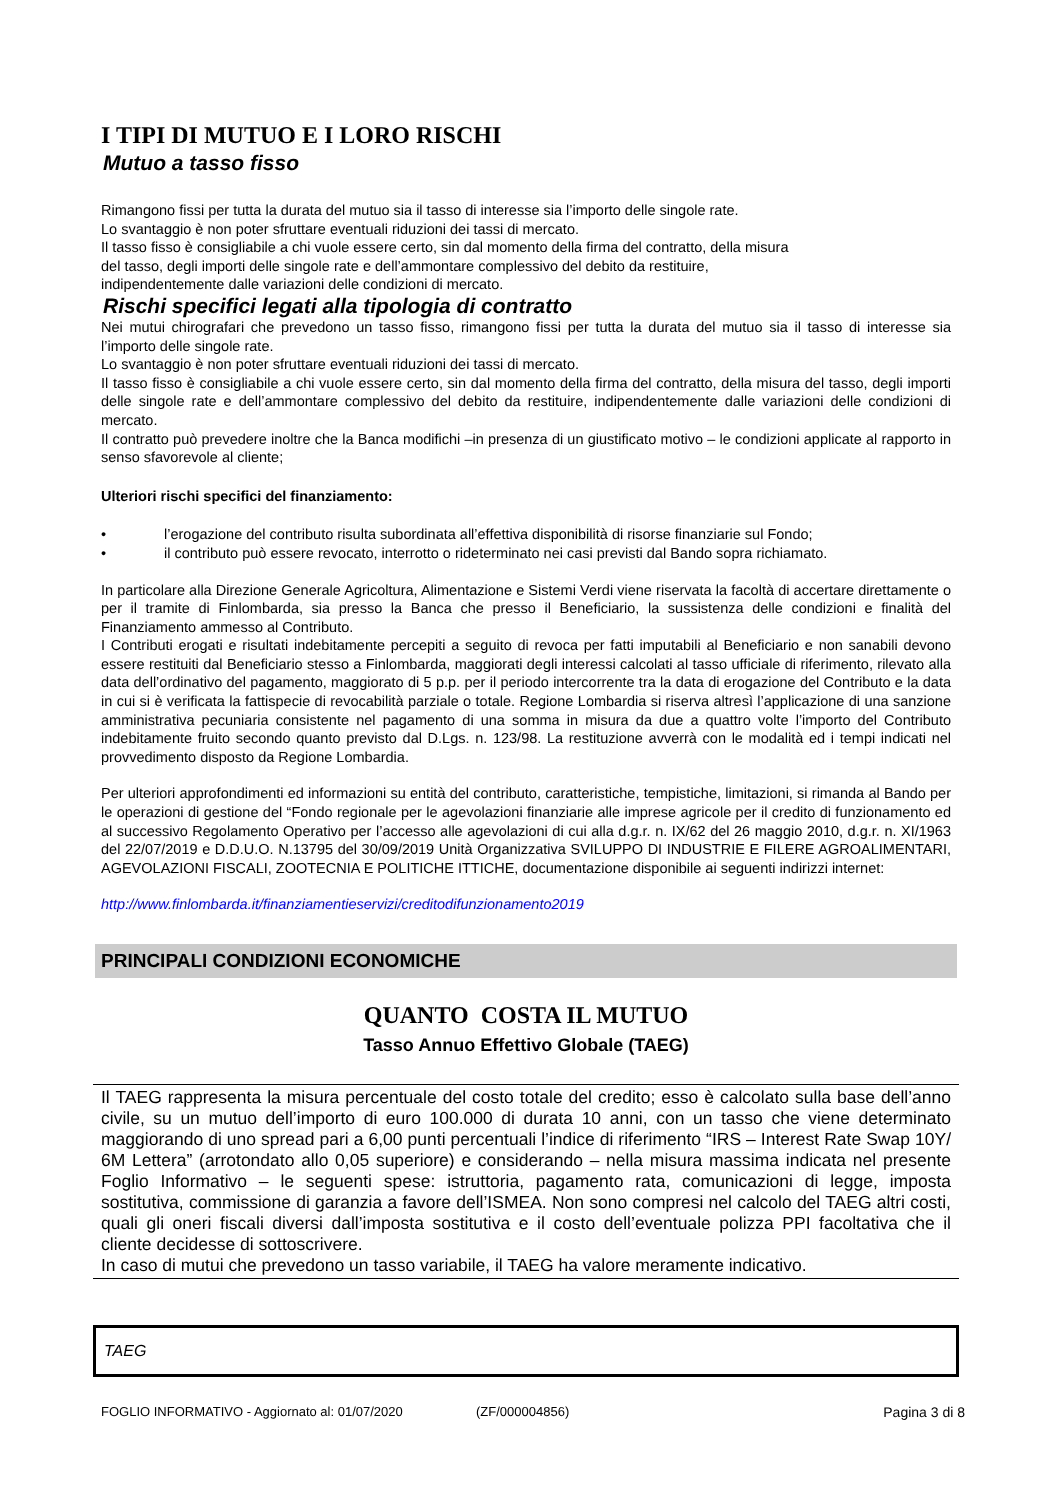I TIPI DI MUTUO E I LORO RISCHI
Mutuo a tasso fisso
Rimangono fissi per tutta la durata del mutuo sia il tasso di interesse sia l’importo delle singole rate.
Lo svantaggio è non poter sfruttare eventuali riduzioni dei tassi di mercato.
Il tasso fisso è consigliabile a chi vuole essere certo, sin dal momento della firma del contratto, della misura
del tasso, degli importi delle singole rate e dell’ammontare complessivo del debito da restituire,
indipendentemente dalle variazioni delle condizioni di mercato.
Rischi specifici legati alla tipologia di contratto
Nei mutui chirografari che prevedono un tasso fisso, rimangono fissi per tutta la durata del mutuo sia il tasso di interesse sia l’importo delle singole rate.
Lo svantaggio è non poter sfruttare eventuali riduzioni dei tassi di mercato.
Il tasso fisso è consigliabile a chi vuole essere certo, sin dal momento della firma del contratto, della misura del tasso, degli importi delle singole rate e dell’ammontare complessivo del debito da restituire, indipendentemente dalle variazioni delle condizioni di mercato.
Il contratto può prevedere inoltre che la Banca modifichi –in presenza di un giustificato motivo – le condizioni applicate al rapporto in senso sfavorevole al cliente;
Ulteriori rischi specifici del finanziamento:
• l’erogazione del contributo risulta subordinata all’effettiva disponibilità di risorse finanziarie sul Fondo;
• il contributo può essere revocato, interrotto o rideterminato nei casi previsti dal Bando sopra richiamato.
In particolare alla Direzione Generale Agricoltura, Alimentazione e Sistemi Verdi viene riservata la facoltà di accertare direttamente o per il tramite di Finlombarda, sia presso la Banca che presso il Beneficiario, la sussistenza delle condizioni e finalità del Finanziamento ammesso al Contributo.
I Contributi erogati e risultati indebitamente percepiti a seguito di revoca per fatti imputabili al Beneficiario e non sanabili devono essere restituiti dal Beneficiario stesso a Finlombarda, maggiorati degli interessi calcolati al tasso ufficiale di riferimento, rilevato alla data dell’ordinativo del pagamento, maggiorato di 5 p.p. per il periodo intercorrente tra la data di erogazione del Contributo e la data in cui si è verificata la fattispecie di revocabilità parziale o totale. Regione Lombardia si riserva altresì l’applicazione di una sanzione amministrativa pecuniaria consistente nel pagamento di una somma in misura da due a quattro volte l’importo del Contributo indebitamente fruito secondo quanto previsto dal D.Lgs. n. 123/98. La restituzione avverrà con le modalità ed i tempi indicati nel provvedimento disposto da Regione Lombardia.
Per ulteriori approfondimenti ed informazioni su entità del contributo, caratteristiche, tempistiche, limitazioni, si rimanda al Bando per le operazioni di gestione del “Fondo regionale per le agevolazioni finanziarie alle imprese agricole per il credito di funzionamento ed al successivo Regolamento Operativo per l’accesso alle agevolazioni di cui alla d.g.r. n. IX/62 del 26 maggio 2010, d.g.r. n. XI/1963 del 22/07/2019 e D.D.U.O. N.13795 del 30/09/2019 Unità Organizzativa SVILUPPO DI INDUSTRIE E FILERE AGROALIMENTARI, AGEVOLAZIONI FISCALI, ZOOTECNIA E POLITICHE ITTICHE, documentazione disponibile ai seguenti indirizzi internet:
http://www.finlombarda.it/finanziamentieservizi/creditodifunzionamento2019
PRINCIPALI CONDIZIONI ECONOMICHE
QUANTO COSTA IL MUTUO
Tasso Annuo Effettivo Globale (TAEG)
Il TAEG rappresenta la misura percentuale del costo totale del credito; esso è calcolato sulla base dell’anno civile, su un mutuo dell’importo di euro 100.000 di durata 10 anni, con un tasso che viene determinato maggiorando di uno spread pari a 6,00 punti percentuali l’indice di riferimento “IRS – Interest Rate Swap 10Y/ 6M Lettera” (arrotondato allo 0,05 superiore) e considerando – nella misura massima indicata nel presente Foglio Informativo – le seguenti spese: istruttoria, pagamento rata, comunicazioni di legge, imposta sostitutiva, commissione di garanzia a favore dell’ISMEA. Non sono compresi nel calcolo del TAEG altri costi, quali gli oneri fiscali diversi dall’imposta sostitutiva e il costo dell’eventuale polizza PPI facoltativa che il cliente decidesse di sottoscrivere.
In caso di mutui che prevedono un tasso variabile, il TAEG ha valore meramente indicativo.
TAEG
FOGLIO INFORMATIVO - Aggiornato al: 01/07/2020 (ZF/000004856) Pagina 3 di 8